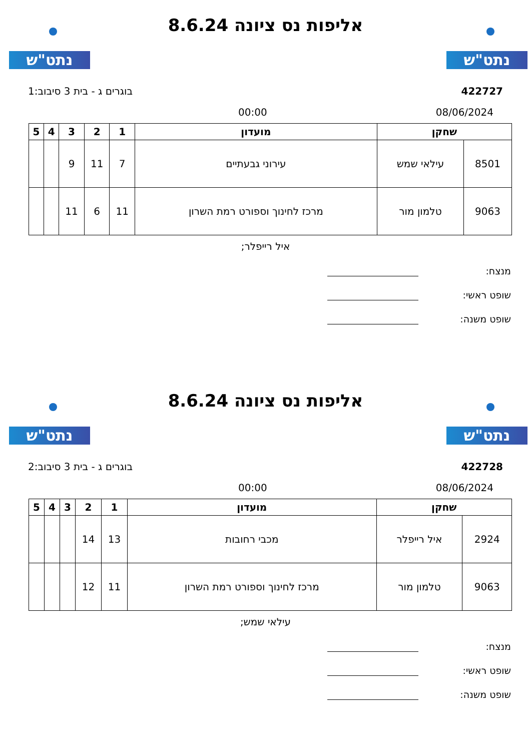נתט"ש נתט"ש
אליפות נס ציונה 8.6.24
422727 בוגרים ג - בית 3 סיבוב:1
08/06/2024 00:00
| שחקן | | מועדון | 1 | 2 | 3 | 4 | 5 |
| --- | --- | --- | --- | --- | --- | --- | --- |
| 8501 | עילאי שמש | עירוני גבעתיים | 7 | 11 | 9 | | |
| 9063 | טלמון מור | מרכז לחינוך וספורט רמת השרון | 11 | 6 | 11 | | |
איל רייפלר;
מנצח:
שופט ראשי:
שופט משנה:
נתט"ש נתט"ש
אליפות נס ציונה 8.6.24
422728 בוגרים ג - בית 3 סיבוב:2
08/06/2024 00:00
| שחקן | | מועדון | 1 | 2 | 3 | 4 | 5 |
| --- | --- | --- | --- | --- | --- | --- | --- |
| 2924 | איל רייפלר | מכבי רחובות | 13 | 14 | | | |
| 9063 | טלמון מור | מרכז לחינוך וספורט רמת השרון | 11 | 12 | | | |
עילאי שמש;
מנצח:
שופט ראשי:
שופט משנה: